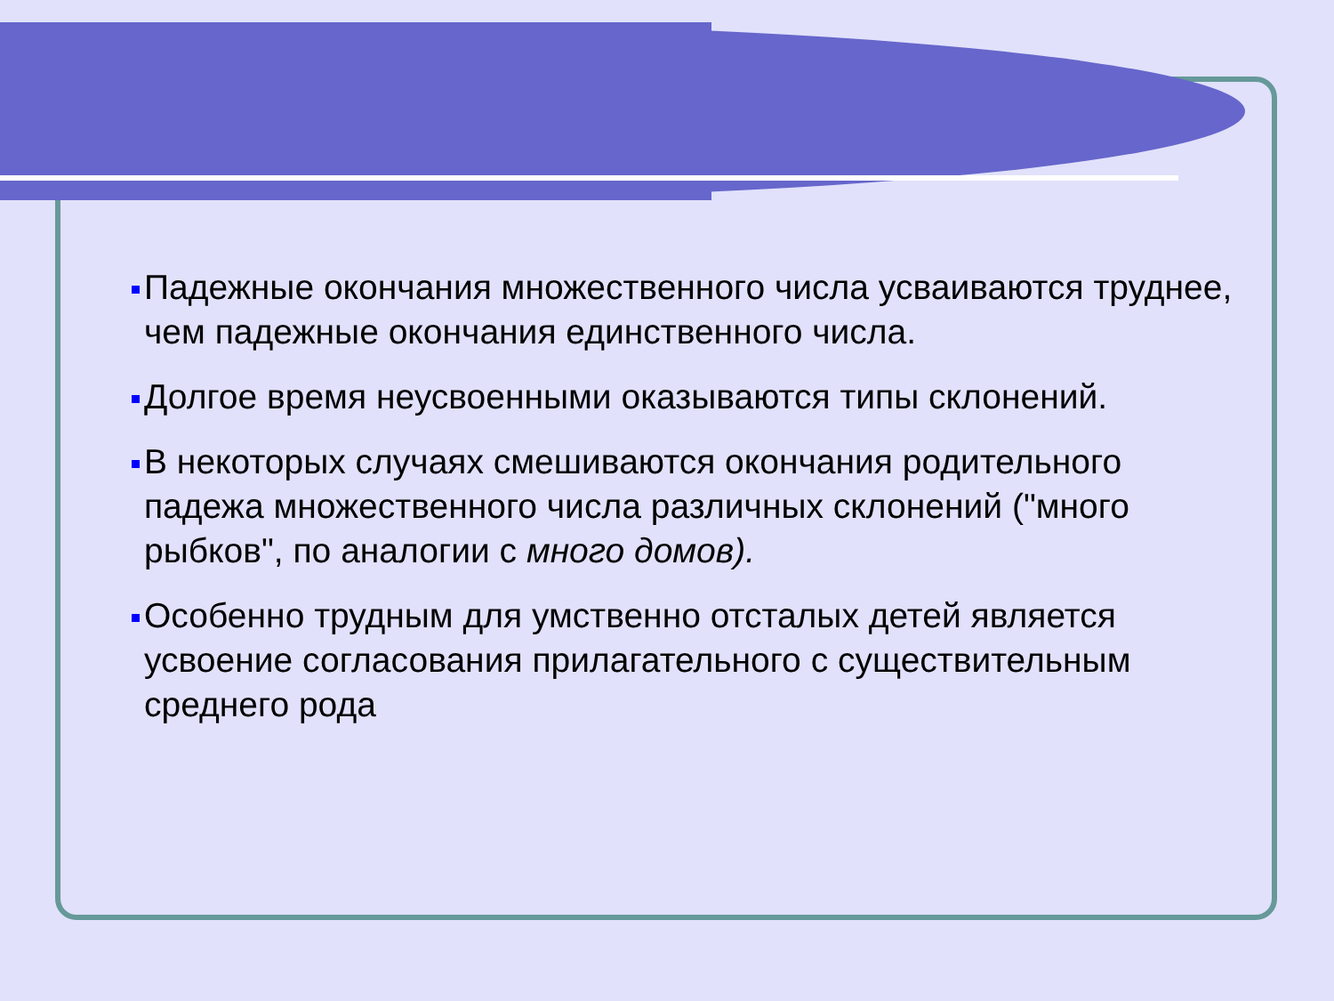Падежные окончания множественного числа усваиваются труднее, чем падежные окончания единственного числа.
Долгое время неусвоенными оказываются типы склонений.
В некоторых случаях смешиваются окончания родительного падежа множественного числа различных склонений ("много рыбков", по аналогии с много домов).
Особенно трудным для умственно отсталых детей является усвоение согласования прилагательного с существительным среднего рода